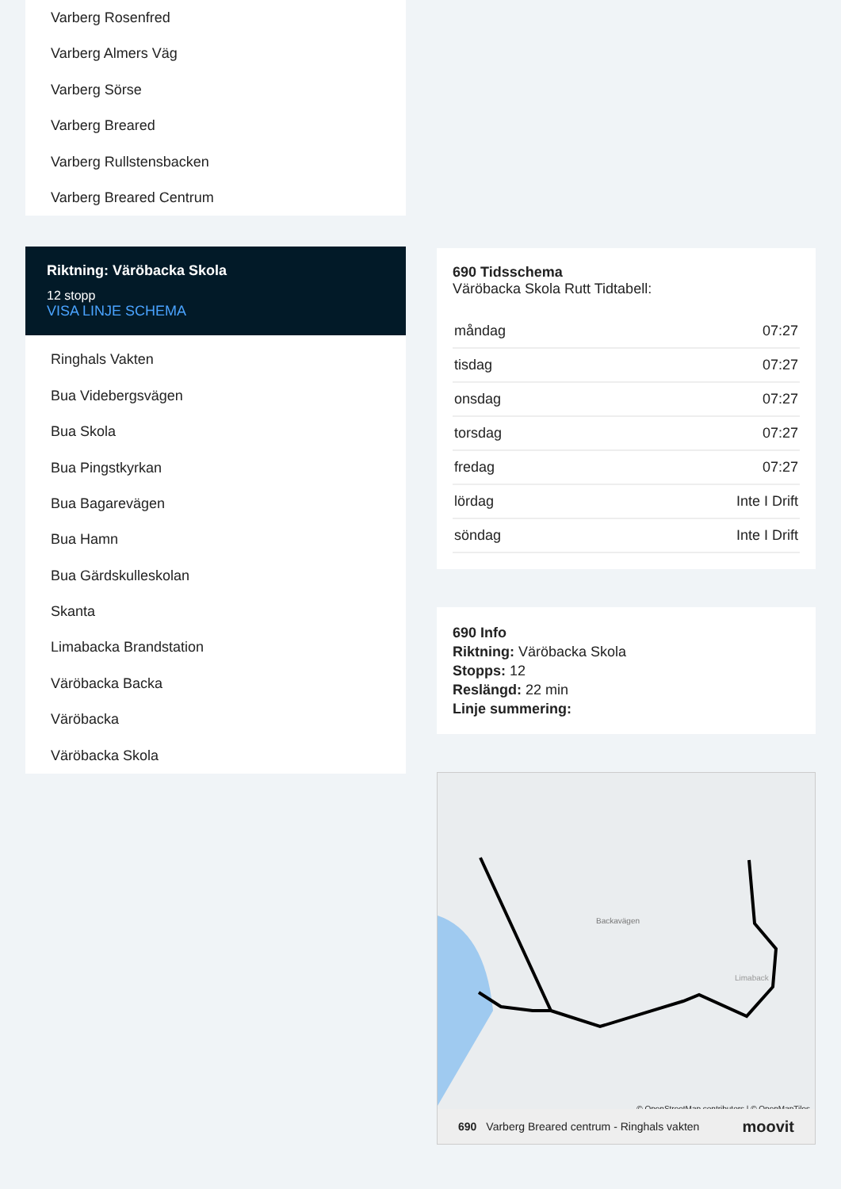Varberg Rosenfred
Varberg Almers Väg
Varberg Sörse
Varberg Breared
Varberg Rullstensbacken
Varberg Breared Centrum
Riktning: Väröbacka Skola
12 stopp
VISA LINJE SCHEMA
Ringhals Vakten
Bua Videbergsvägen
Bua Skola
Bua Pingstkyrkan
Bua Bagarevägen
Bua Hamn
Bua Gärdskulleskolan
Skanta
Limabacka Brandstation
Väröbacka Backa
Väröbacka
Väröbacka Skola
690 Tidsschema
Väröbacka Skola Rutt Tidtabell:
| måndag | 07:27 |
| tisdag | 07:27 |
| onsdag | 07:27 |
| torsdag | 07:27 |
| fredag | 07:27 |
| lördag | Inte I Drift |
| söndag | Inte I Drift |
690 Info
Riktning: Väröbacka Skola
Stopps: 12
Reslängd: 22 min
Linje summering:
Backavägen
Limaback
© OpenStreetMap contributors | © OpenMapTiles
690 Varberg Breared centrum - Ringhals vakten moovit